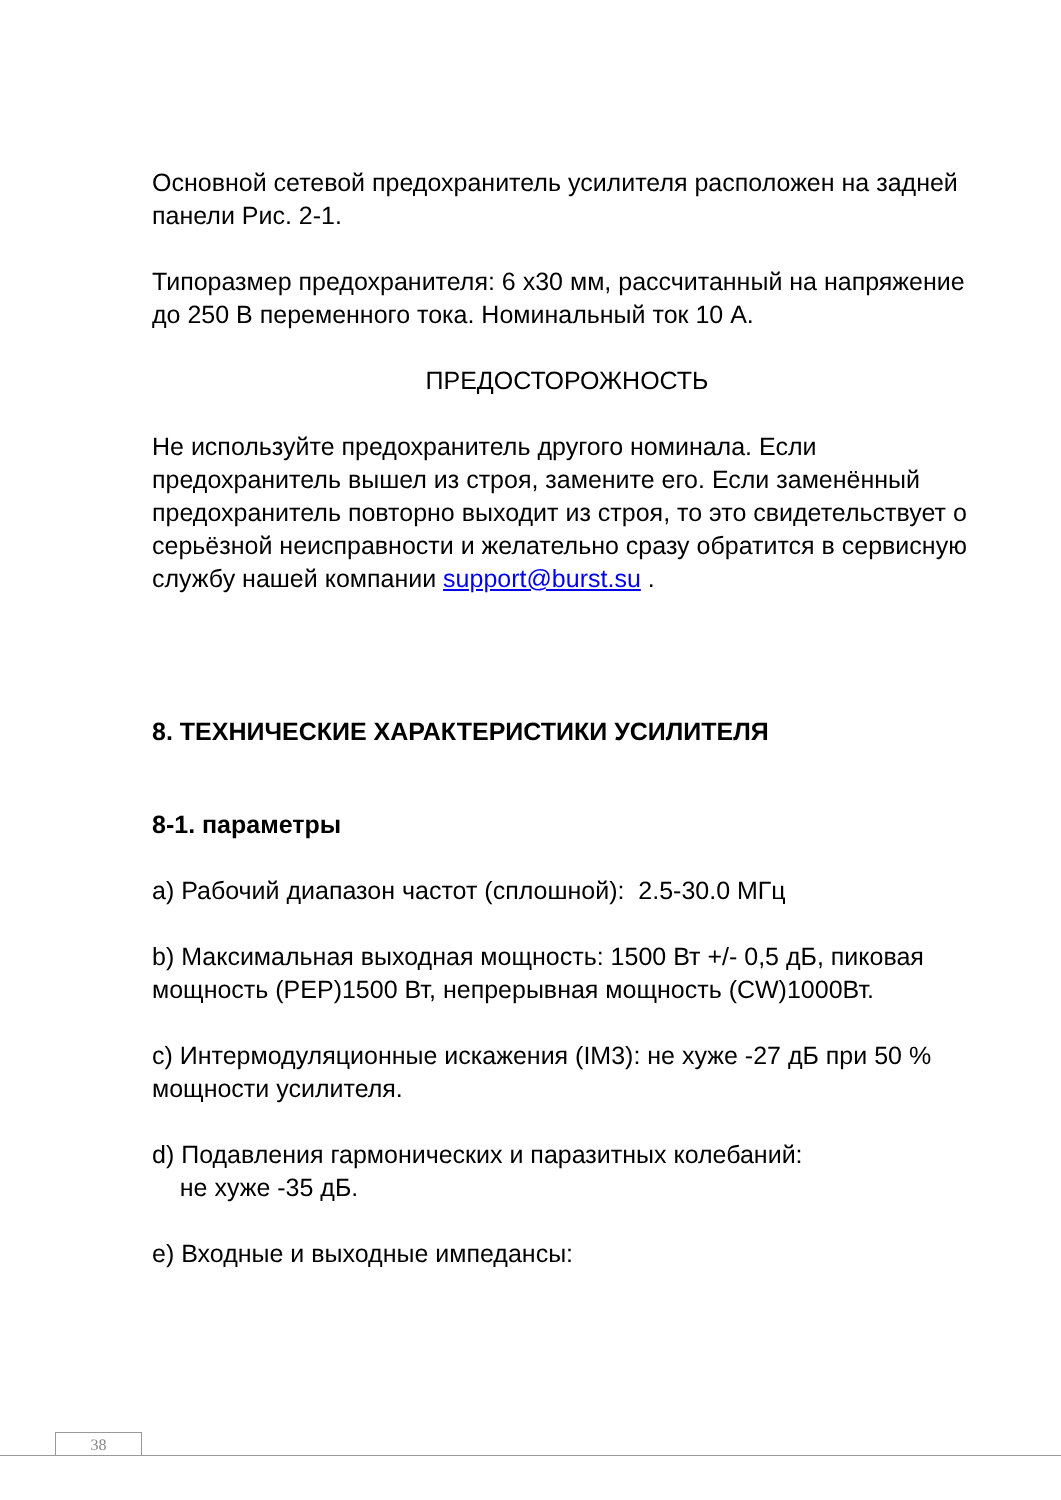Основной сетевой предохранитель усилителя расположен на задней панели Рис. 2-1.
Типоразмер предохранителя: 6 х30 мм, рассчитанный на напряжение до 250 В переменного тока. Номинальный ток 10 А.
ПРЕДОСТОРОЖНОСТЬ
Не используйте предохранитель другого номинала. Если предохранитель вышел из строя, замените его. Если заменённый предохранитель повторно выходит из строя, то это свидетельствует о серьёзной неисправности и желательно сразу обратится в сервисную службу нашей компании support@burst.su .
8. ТЕХНИЧЕСКИЕ ХАРАКТЕРИСТИКИ УСИЛИТЕЛЯ
8-1. параметры
a) Рабочий диапазон частот (сплошной): 2.5-30.0 МГц
b) Максимальная выходная мощность: 1500 Вт +/- 0,5 дБ, пиковая мощность (PEP)1500 Вт, непрерывная мощность (CW)1000Вт.
c) Интермодуляционные искажения (IM3): не хуже -27 дБ при 50 % мощности усилителя.
d) Подавления гармонических и паразитных колебаний:
не хуже -35 дБ.
e) Входные и выходные импедансы:
38